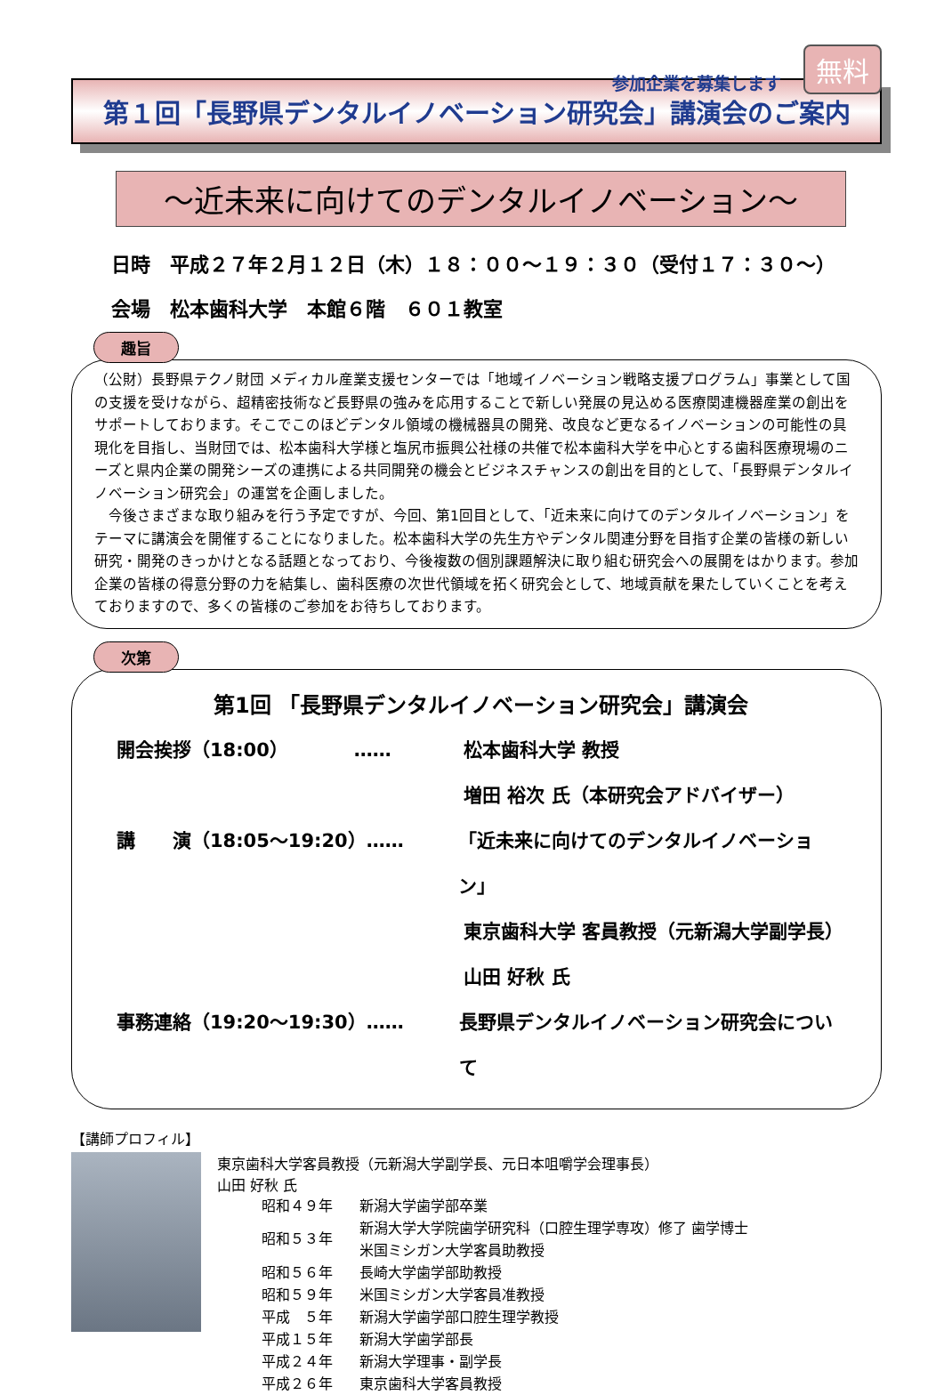参加企業を募集します 無料
第１回「長野県デンタルイノベーション研究会」講演会のご案内
～近未来に向けてのデンタルイノベーション～
日時　平成２７年２月１２日（木）１８：００～１９：３０（受付１７：３０～）
会場　松本歯科大学　本館６階　６０１教室
趣旨
（公財）長野県テクノ財団 メディカル産業支援センターでは「地域イノベーション戦略支援プログラム」事業として国の支援を受けながら、超精密技術など長野県の強みを応用することで新しい発展の見込める医療関連機器産業の創出をサポートしております。そこでこのほどデンタル領域の機械器具の開発、改良など更なるイノベーションの可能性の具現化を目指し、当財団では、松本歯科大学様と塩尻市振興公社様の共催で松本歯科大学を中心とする歯科医療現場のニーズと県内企業の開発シーズの連携による共同開発の機会とビジネスチャンスの創出を目的として、「長野県デンタルイノベーション研究会」の運営を企画しました。
　今後さまざまな取り組みを行う予定ですが、今回、第1回目として、「近未来に向けてのデンタルイノベーション」をテーマに講演会を開催することになりました。松本歯科大学の先生方やデンタル関連分野を目指す企業の皆様の新しい研究・開発のきっかけとなる話題となっており、今後複数の個別課題解決に取り組む研究会への展開をはかります。参加企業の皆様の得意分野の力を結集し、歯科医療の次世代領域を拓く研究会として、地域貢献を果たしていくことを考えておりますので、多くの皆様のご参加をお待ちしております。
次第
第1回 「長野県デンタルイノベーション研究会」講演会
開会挨拶（18:00）　　　　…… 松本歯科大学 教授
増田 裕次 氏（本研究会アドバイザー）
講　　演（18:05～19:20）…… 「近未来に向けてのデンタルイノベーション」
東京歯科大学 客員教授（元新潟大学副学長）
山田 好秋 氏
事務連絡（19:20～19:30）…… 長野県デンタルイノベーション研究会について
【講師プロフィル】
東京歯科大学客員教授（元新潟大学副学長、元日本咀嚼学会理事長）
山田 好秋 氏
| 昭和４９年 | 新潟大学歯学部卒業 |
| 昭和５３年 | 新潟大学大学院歯学研究科（口腔生理学専攻）修了 歯学博士 米国ミシガン大学客員助教授 |
| 昭和５６年 | 長崎大学歯学部助教授 |
| 昭和５９年 | 米国ミシガン大学客員准教授 |
| 平成 ５年 | 新潟大学歯学部口腔生理学教授 |
| 平成１５年 | 新潟大学歯学部長 |
| 平成２４年 | 新潟大学理事・副学長 |
| 平成２６年 | 東京歯科大学客員教授 |